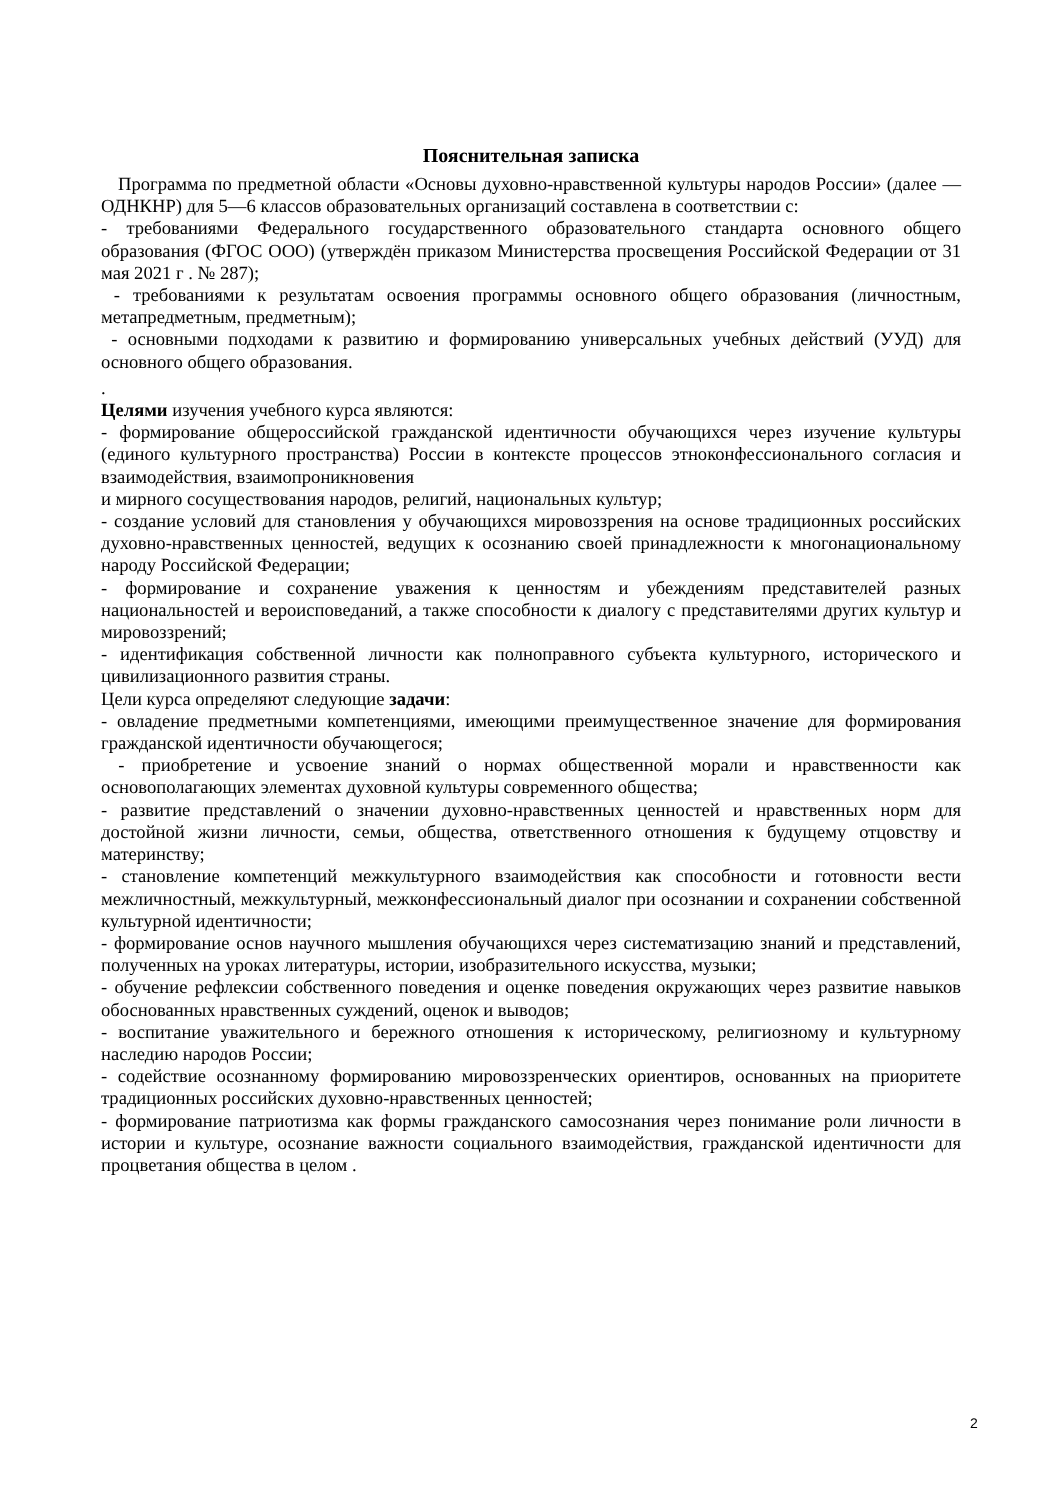Пояснительная записка
Программа по предметной области «Основы духовно-нравственной культуры народов России» (далее — ОДНКНР) для 5—6 классов образовательных организаций составлена в соответствии с:
- требованиями Федерального государственного образовательного стандарта основного общего образования (ФГОС ООО) (утверждён приказом Министерства просвещения Российской Федерации от 31 мая 2021 г . № 287);
- требованиями к результатам освоения программы основного общего образования (личностным, метапредметным, предметным);
- основными подходами к развитию и формированию универсальных учебных действий (УУД) для основного общего образования.
.
Целями изучения учебного курса являются:
- формирование общероссийской гражданской идентичности обучающихся через изучение культуры (единого культурного пространства) России в контексте процессов этноконфессионального согласия и взаимодействия, взаимопроникновения
и мирного сосуществования народов, религий, национальных культур;
- создание условий для становления у обучающихся мировоззрения на основе традиционных российских духовно-нравственных ценностей, ведущих к осознанию своей принадлежности к многонациональному народу Российской Федерации;
- формирование и сохранение уважения к ценностям и убеждениям представителей разных национальностей и вероисповеданий, а также способности к диалогу с представителями других культур и мировоззрений;
- идентификация собственной личности как полноправного субъекта культурного, исторического и цивилизационного развития страны.
Цели курса определяют следующие задачи:
- овладение предметными компетенциями, имеющими преимущественное значение для формирования гражданской идентичности обучающегося;
- приобретение и усвоение знаний о нормах общественной морали и нравственности как основополагающих элементах духовной культуры современного общества;
- развитие представлений о значении духовно-нравственных ценностей и нравственных норм для достойной жизни личности, семьи, общества, ответственного отношения к будущему отцовству и материнству;
- становление компетенций межкультурного взаимодействия как способности и готовности вести межличностный, межкультурный, межконфессиональный диалог при осознании и сохранении собственной культурной идентичности;
- формирование основ научного мышления обучающихся через систематизацию знаний и представлений, полученных на уроках литературы, истории, изобразительного искусства, музыки;
- обучение рефлексии собственного поведения и оценке поведения окружающих через развитие навыков обоснованных нравственных суждений, оценок и выводов;
- воспитание уважительного и бережного отношения к историческому, религиозному и культурному наследию народов России;
- содействие осознанному формированию мировоззренческих ориентиров, основанных на приоритете традиционных российских духовно-нравственных ценностей;
- формирование патриотизма как формы гражданского самосознания через понимание роли личности в истории и культуре, осознание важности социального взаимодействия, гражданской идентичности для процветания общества в целом .
2